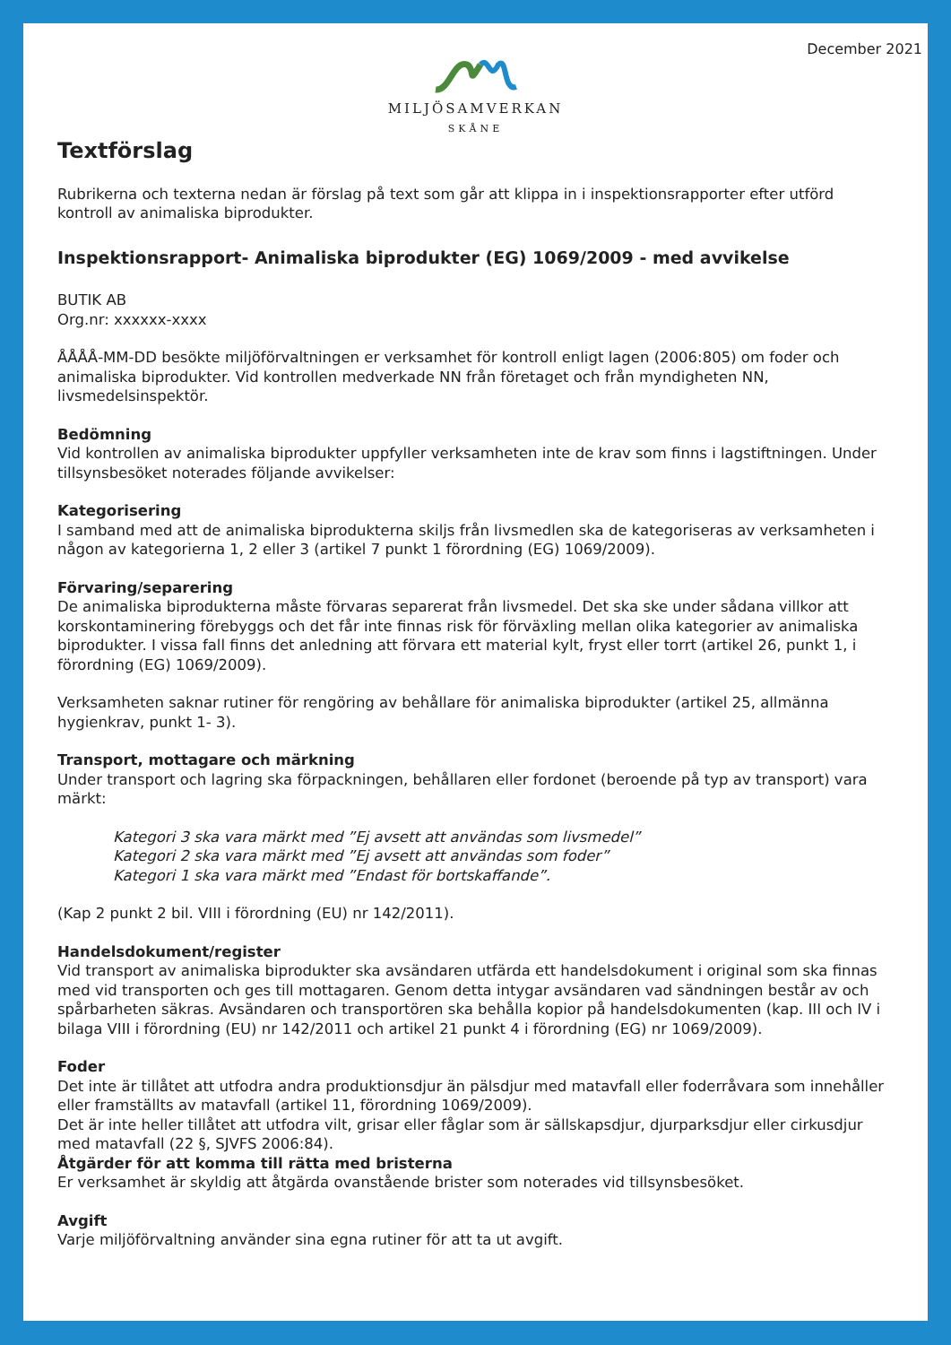December 2021
MILJÖSAMVERKAN
SKÅNE
Textförslag
Rubrikerna och texterna nedan är förslag på text som går att klippa in i inspektionsrapporter efter utförd kontroll av animaliska biprodukter.
Inspektionsrapport- Animaliska biprodukter (EG) 1069/2009 - med avvikelse
BUTIK AB
Org.nr: xxxxxx-xxxx
ÅÅÅÅ-MM-DD besökte miljöförvaltningen er verksamhet för kontroll enligt lagen (2006:805) om foder och animaliska biprodukter. Vid kontrollen medverkade NN från företaget och från myndigheten NN, livsmedelsinspektör.
Bedömning
Vid kontrollen av animaliska biprodukter uppfyller verksamheten inte de krav som finns i lagstiftningen. Under tillsynsbesöket noterades följande avvikelser:
Kategorisering
I samband med att de animaliska biprodukterna skiljs från livsmedlen ska de kategoriseras av verksamheten i någon av kategorierna 1, 2 eller 3 (artikel 7 punkt 1 förordning (EG) 1069/2009).
Förvaring/separering
De animaliska biprodukterna måste förvaras separerat från livsmedel. Det ska ske under sådana villkor att korskontaminering förebyggs och det får inte finnas risk för förväxling mellan olika kategorier av animaliska biprodukter. I vissa fall finns det anledning att förvara ett material kylt, fryst eller torrt (artikel 26, punkt 1, i förordning (EG) 1069/2009).
Verksamheten saknar rutiner för rengöring av behållare för animaliska biprodukter (artikel 25, allmänna hygienkrav, punkt 1- 3).
Transport, mottagare och märkning
Under transport och lagring ska förpackningen, behållaren eller fordonet (beroende på typ av transport) vara märkt:
Kategori 3 ska vara märkt med ”Ej avsett att användas som livsmedel”
Kategori 2 ska vara märkt med ”Ej avsett att användas som foder”
Kategori 1 ska vara märkt med ”Endast för bortskaffande”.
(Kap 2 punkt 2 bil. VIII i förordning (EU) nr 142/2011).
Handelsdokument/register
Vid transport av animaliska biprodukter ska avsändaren utfärda ett handelsdokument i original som ska finnas med vid transporten och ges till mottagaren. Genom detta intygar avsändaren vad sändningen består av och spårbarheten säkras. Avsändaren och transportören ska behålla kopior på handelsdokumenten (kap. III och IV i bilaga VIII i förordning (EU) nr 142/2011 och artikel 21 punkt 4 i förordning (EG) nr 1069/2009).
Foder
Det inte är tillåtet att utfodra andra produktionsdjur än pälsdjur med matavfall eller foderråvara som innehåller eller framställts av matavfall (artikel 11, förordning 1069/2009).
Det är inte heller tillåtet att utfodra vilt, grisar eller fåglar som är sällskapsdjur, djurparksdjur eller cirkusdjur med matavfall (22 §, SJVFS 2006:84).
Åtgärder för att komma till rätta med bristerna
Er verksamhet är skyldig att åtgärda ovanstående brister som noterades vid tillsynsbesöket.
Avgift
Varje miljöförvaltning använder sina egna rutiner för att ta ut avgift.